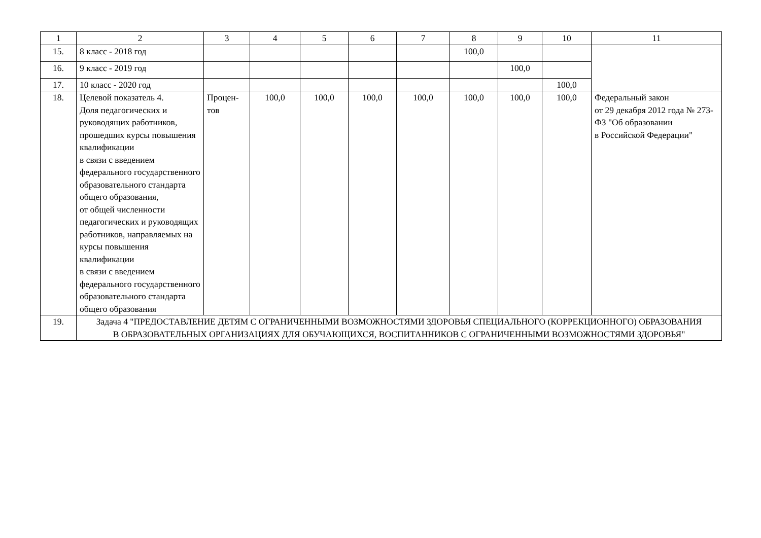| 1 | 2 | 3 | 4 | 5 | 6 | 7 | 8 | 9 | 10 | 11 |
| --- | --- | --- | --- | --- | --- | --- | --- | --- | --- | --- |
| 15. | 8 класс - 2018 год | | | | | | 100,0 | | | |
| 16. | 9 класс - 2019 год | | | | | | | 100,0 | | |
| 17. | 10 класс - 2020 год | | | | | | | | 100,0 | |
| 18. | Целевой показатель 4. Доля педагогических и руководящих работников, прошедших курсы повышения квалификации в связи с введением федерального государственного образовательного стандарта общего образования, от общей численности педагогических и руководящих работников, направляемых на курсы повышения квалификации в связи с введением федерального государственного образовательного стандарта общего образования | Процен-тов | 100,0 | 100,0 | 100,0 | 100,0 | 100,0 | 100,0 | 100,0 | Федеральный закон от 29 декабря 2012 года № 273-ФЗ "Об образовании в Российской Федерации" |
| 19. | Задача 4 "ПРЕДОСТАВЛЕНИЕ ДЕТЯМ С ОГРАНИЧЕННЫМИ ВОЗМОЖНОСТЯМИ ЗДОРОВЬЯ СПЕЦИАЛЬНОГО (КОРРЕКЦИОННОГО) ОБРАЗОВАНИЯ В ОБРАЗОВАТЕЛЬНЫХ ОРГАНИЗАЦИЯХ ДЛЯ ОБУЧАЮЩИХСЯ, ВОСПИТАННИКОВ С ОГРАНИЧЕННЫМИ ВОЗМОЖНОСТЯМИ ЗДОРОВЬЯ" | | | | | | | | | |